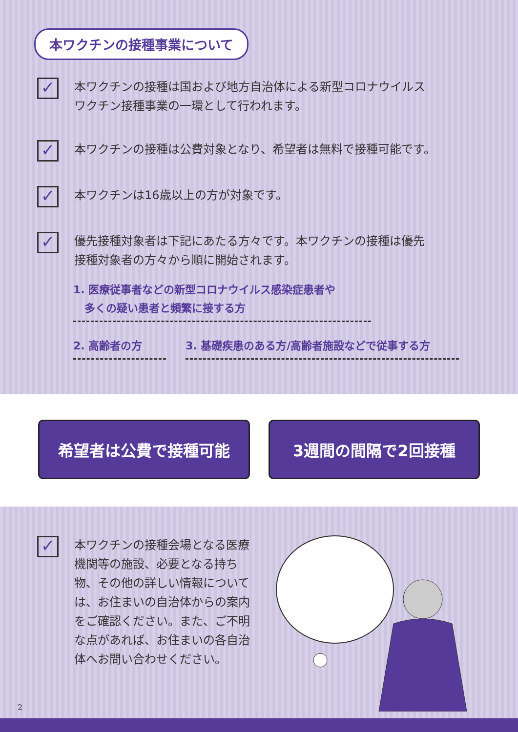本ワクチンの接種事業について
✓
本ワクチンの接種は国および地方自治体による新型コロナウイルス
ワクチン接種事業の一環として行われます。
✓
本ワクチンの接種は公費対象となり、希望者は無料で接種可能です。
✓
本ワクチンは16歳以上の方が対象です。
✓
優先接種対象者は下記にあたる方々です。本ワクチンの接種は優先
接種対象者の方々から順に開始されます。
1. 医療従事者などの新型コロナウイルス感染症患者や
多くの疑い患者と頻繁に接する方
2. 高齢者の方 3. 基礎疾患のある方/高齢者施設などで従事する方
希望者は公費で接種可能 3週間の間隔で2回接種
✓
本ワクチンの接種会場となる医療機関等の施設、必要となる持ち物、その他の詳しい情報については、お住まいの自治体からの案内をご確認ください。また、ご不明な点があれば、お住まいの各自治体へお問い合わせください。
2